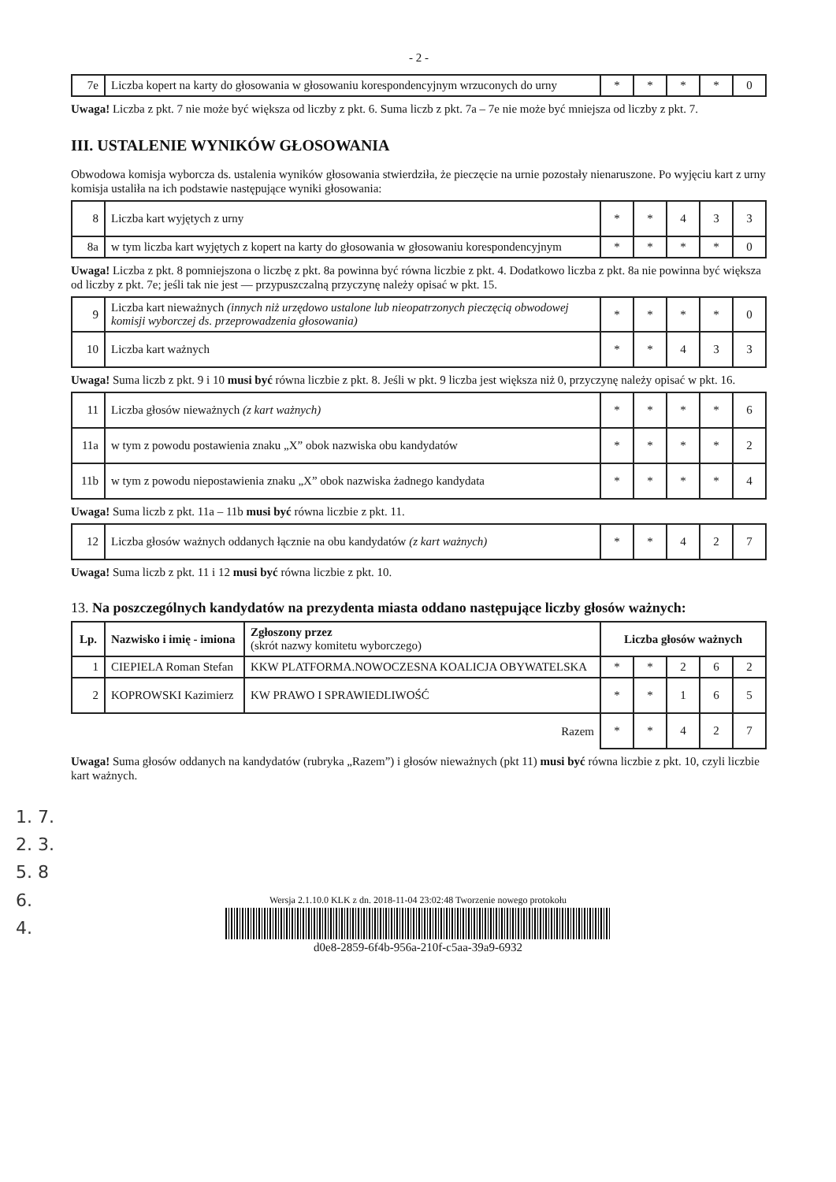- 2 -
| 7e | Liczba kopert na karty do głosowania w głosowaniu korespondencyjnym wrzuconych do urny | * | * | * | * | 0 |
Uwaga! Liczba z pkt. 7 nie może być większa od liczby z pkt. 6. Suma liczb z pkt. 7a – 7e nie może być mniejsza od liczby z pkt. 7.
III. USTALENIE WYNIKÓW GŁOSOWANIA
Obwodowa komisja wyborcza ds. ustalenia wyników głosowania stwierdziła, że pieczęcie na urnie pozostały nienaruszone. Po wyjęciu kart z urny komisja ustaliła na ich podstawie następujące wyniki głosowania:
| 8 | Liczba kart wyjętych z urny | * | * | 4 | 3 | 3 |
| 8a | w tym liczba kart wyjętych z kopert na karty do głosowania w głosowaniu korespondencyjnym | * | * | * | * | 0 |
Uwaga! Liczba z pkt. 8 pomniejszona o liczbę z pkt. 8a powinna być równa liczbie z pkt. 4. Dodatkowo liczba z pkt. 8a nie powinna być większa od liczby z pkt. 7e; jeśli tak nie jest — przypuszczalną przyczynę należy opisać w pkt. 15.
| 9 | Liczba kart nieważnych (innych niż urzędowo ustalone lub nieopatrzonych pieczęcią obwodowej komisji wyborczej ds. przeprowadzenia głosowania) | * | * | * | * | 0 |
| 10 | Liczba kart ważnych | * | * | 4 | 3 | 3 |
Uwaga! Suma liczb z pkt. 9 i 10 musi być równa liczbie z pkt. 8. Jeśli w pkt. 9 liczba jest większa niż 0, przyczynę należy opisać w pkt. 16.
| 11 | Liczba głosów nieważnych (z kart ważnych) | * | * | * | * | 6 |
| 11a | w tym z powodu postawienia znaku „X” obok nazwiska obu kandydatów | * | * | * | * | 2 |
| 11b | w tym z powodu niepostawienia znaku „X” obok nazwiska żadnego kandydata | * | * | * | * | 4 |
Uwaga! Suma liczb z pkt. 11a – 11b musi być równa liczbie z pkt. 11.
| 12 | Liczba głosów ważnych oddanych łącznie na obu kandydatów (z kart ważnych) | * | * | 4 | 2 | 7 |
Uwaga! Suma liczb z pkt. 11 i 12 musi być równa liczbie z pkt. 10.
13. Na poszczególnych kandydatów na prezydenta miasta oddano następujące liczby głosów ważnych:
| Lp. | Nazwisko i imię - imiona | Zgłoszony przez (skrót nazwy komitetu wyborczego) | Liczba głosów ważnych | | | | |
| 1 | CIEPIELA Roman Stefan | KKW PLATFORMA.NOWOCZESNA KOALICJA OBYWATELSKA | * | * | 2 | 6 | 2 |
| 2 | KOPROWSKI Kazimierz | KW PRAWO I SPRAWIEDLIWOŚĆ | * | * | 1 | 6 | 5 |
| Razem | | | * | * | 4 | 2 | 7 |
Uwaga! Suma głosów oddanych na kandydatów (rubryka „Razem”) i głosów nieważnych (pkt 11) musi być równa liczbie z pkt. 10, czyli liczbie kart ważnych.
1. 7.
2. 3.
5. 8
6.
4.
Wersja 2.1.10.0 KLK z dn. 2018-11-04 23:02:48 Tworzenie nowego protokołu
d0e8-2859-6f4b-956a-210f-c5aa-39a9-6932